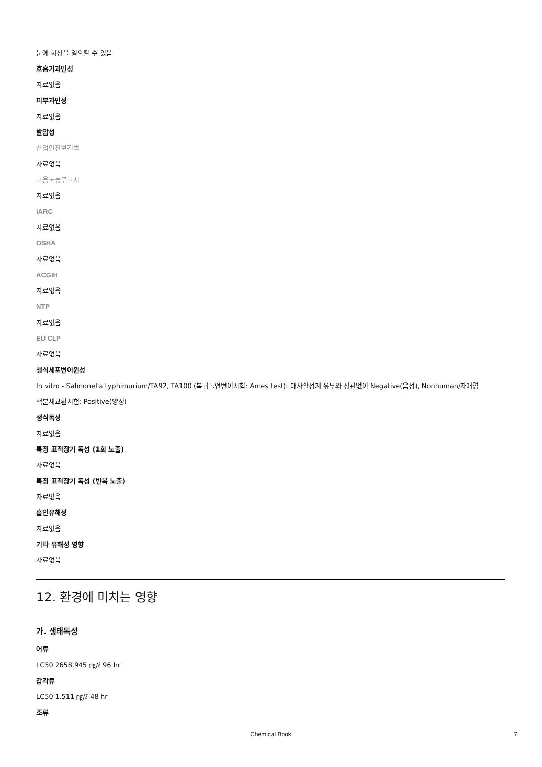눈에 화상을 일으킬 수 있음
호흡기과민성
자료없음
피부과민성
자료없음
발암성
산업안전보건법
자료없음
고용노동부고시
자료없음
IARC
자료없음
OSHA
자료없음
ACGIH
자료없음
NTP
자료없음
EU CLP
자료없음
생식세포변이원성
In vitro - Salmonella typhimurium/TA92, TA100 (복귀돌연변이시험: Ames test): 대사활성계 유무와 상관없이 Negative(음성), Nonhuman/자매염
색분체교환시험: Positive(양성)
생식독성
자료없음
특정 표적장기 독성 (1회 노출)
자료없음
특정 표적장기 독성 (반복 노출)
자료없음
흡인유해성
자료없음
기타 유해성 영향
자료없음
12. 환경에 미치는 영향
가. 생태독성
어류
LC50 2658.945 ㎎/ℓ 96 hr
갑각류
LC50 1.511 ㎎/ℓ 48 hr
조류
Chemical Book 7